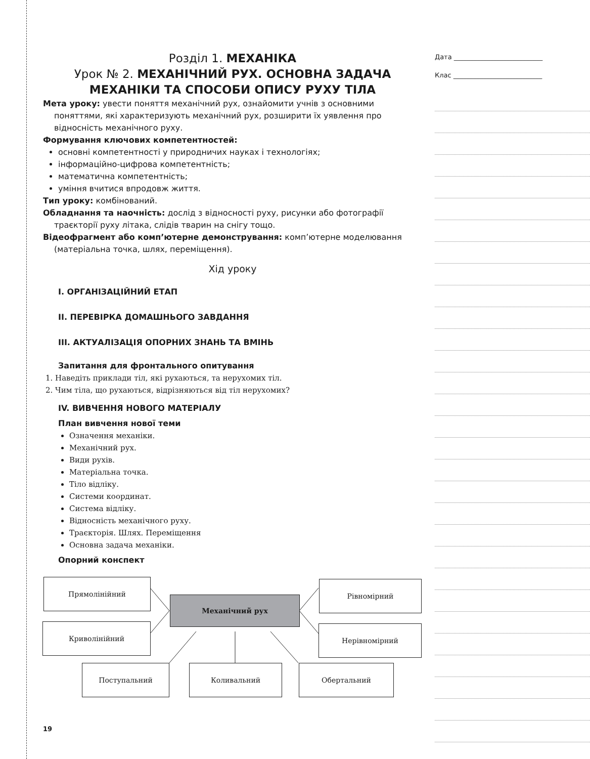Дата ___________________________
Клас ___________________________
Розділ 1. МЕХАНІКА
Урок № 2. МЕХАНІЧНИЙ РУХ. ОСНОВНА ЗАДАЧА МЕХАНІКИ ТА СПОСОБИ ОПИСУ РУХУ ТІЛА
Мета уроку: увести поняття механічний рух, ознайомити учнів з основними поняттями, які характеризують механічний рух, розширити їх уявлення про відносність механічного руху.
Формування ключових компетентностей:
основні компетентності у природничих науках і технологіях;
інформаційно-цифрова компетентність;
математична компетентність;
уміння вчитися впродовж життя.
Тип уроку: комбінований.
Обладнання та наочність: дослід з відносності руху, рисунки або фотографії траєкторії руху літака, слідів тварин на снігу тощо.
Відеофрагмент або комп’ютерне демонстрування: комп’ютерне моделювання (матеріальна точка, шлях, переміщення).
Хід уроку
I. ОРГАНІЗАЦІЙНИЙ ЕТАП
II. ПЕРЕВІРКА ДОМАШНЬОГО ЗАВДАННЯ
III. АКТУАЛІЗАЦІЯ ОПОРНИХ ЗНАНЬ ТА ВМІНЬ
Запитання для фронтального опитування
1. Наведіть приклади тіл, які рухаються, та нерухомих тіл.
2. Чим тіла, що рухаються, відрізняються від тіл нерухомих?
IV. ВИВЧЕННЯ НОВОГО МАТЕРІАЛУ
План вивчення нової теми
Означення механіки.
Механічний рух.
Види рухів.
Матеріальна точка.
Тіло відліку.
Системи координат.
Система відліку.
Відносність механічного руху.
Траєкторія. Шлях. Переміщення
Основна задача механіки.
Опорний конспект
Прямолінійний
Криволінійний
Механічний рух
Рівномірний
Нерівномірний
Поступальний Коливальний Обертальний
19